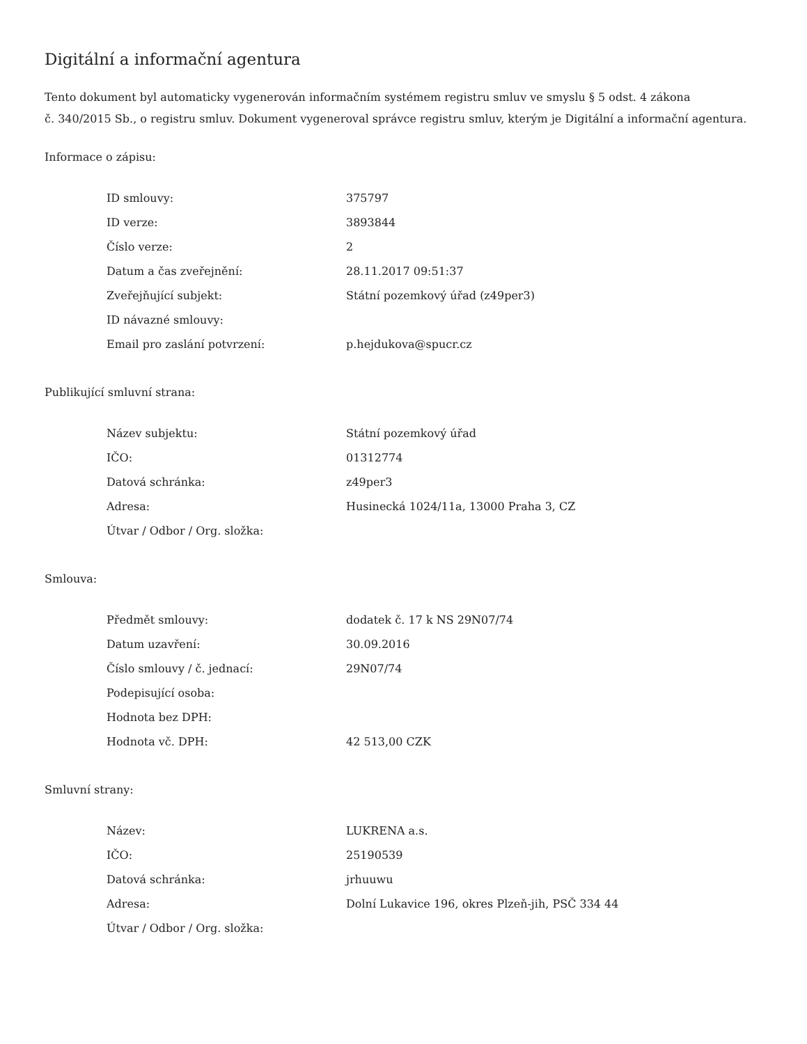Digitální a informační agentura
Tento dokument byl automaticky vygenerován informačním systémem registru smluv ve smyslu § 5 odst. 4 zákona
č. 340/2015 Sb., o registru smluv. Dokument vygeneroval správce registru smluv, kterým je Digitální a informační agentura.
Informace o zápisu:
| ID smlouvy: | 375797 |
| ID verze: | 3893844 |
| Číslo verze: | 2 |
| Datum a čas zveřejnění: | 28.11.2017 09:51:37 |
| Zveřejňující subjekt: | Státní pozemkový úřad (z49per3) |
| ID návazné smlouvy: | |
| Email pro zaslání potvrzení: | p.hejdukova@spucr.cz |
Publikující smluvní strana:
| Název subjektu: | Státní pozemkový úřad |
| IČO: | 01312774 |
| Datová schránka: | z49per3 |
| Adresa: | Husinecká 1024/11a, 13000 Praha 3, CZ |
| Útvar / Odbor / Org. složka: | |
Smlouva:
| Předmět smlouvy: | dodatek č. 17 k NS 29N07/74 |
| Datum uzavření: | 30.09.2016 |
| Číslo smlouvy / č. jednací: | 29N07/74 |
| Podepisující osoba: | |
| Hodnota bez DPH: | |
| Hodnota vč. DPH: | 42 513,00 CZK |
Smluvní strany:
| Název: | LUKRENA a.s. |
| IČO: | 25190539 |
| Datová schránka: | jrhuuwu |
| Adresa: | Dolní Lukavice 196, okres Plzeň-jih, PSČ 334 44 |
| Útvar / Odbor / Org. složka: | |